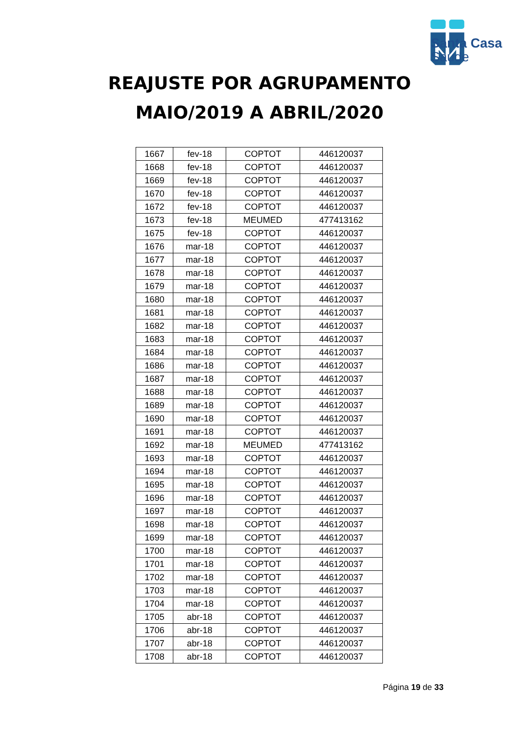Santa Casa
Saúde
REAJUSTE POR AGRUPAMENTO
MAIO/2019 A ABRIL/2020
| 1667 | fev-18 | COPTOT | 446120037 |
| 1668 | fev-18 | COPTOT | 446120037 |
| 1669 | fev-18 | COPTOT | 446120037 |
| 1670 | fev-18 | COPTOT | 446120037 |
| 1672 | fev-18 | COPTOT | 446120037 |
| 1673 | fev-18 | MEUMED | 477413162 |
| 1675 | fev-18 | COPTOT | 446120037 |
| 1676 | mar-18 | COPTOT | 446120037 |
| 1677 | mar-18 | COPTOT | 446120037 |
| 1678 | mar-18 | COPTOT | 446120037 |
| 1679 | mar-18 | COPTOT | 446120037 |
| 1680 | mar-18 | COPTOT | 446120037 |
| 1681 | mar-18 | COPTOT | 446120037 |
| 1682 | mar-18 | COPTOT | 446120037 |
| 1683 | mar-18 | COPTOT | 446120037 |
| 1684 | mar-18 | COPTOT | 446120037 |
| 1686 | mar-18 | COPTOT | 446120037 |
| 1687 | mar-18 | COPTOT | 446120037 |
| 1688 | mar-18 | COPTOT | 446120037 |
| 1689 | mar-18 | COPTOT | 446120037 |
| 1690 | mar-18 | COPTOT | 446120037 |
| 1691 | mar-18 | COPTOT | 446120037 |
| 1692 | mar-18 | MEUMED | 477413162 |
| 1693 | mar-18 | COPTOT | 446120037 |
| 1694 | mar-18 | COPTOT | 446120037 |
| 1695 | mar-18 | COPTOT | 446120037 |
| 1696 | mar-18 | COPTOT | 446120037 |
| 1697 | mar-18 | COPTOT | 446120037 |
| 1698 | mar-18 | COPTOT | 446120037 |
| 1699 | mar-18 | COPTOT | 446120037 |
| 1700 | mar-18 | COPTOT | 446120037 |
| 1701 | mar-18 | COPTOT | 446120037 |
| 1702 | mar-18 | COPTOT | 446120037 |
| 1703 | mar-18 | COPTOT | 446120037 |
| 1704 | mar-18 | COPTOT | 446120037 |
| 1705 | abr-18 | COPTOT | 446120037 |
| 1706 | abr-18 | COPTOT | 446120037 |
| 1707 | abr-18 | COPTOT | 446120037 |
| 1708 | abr-18 | COPTOT | 446120037 |
Página 19 de 33